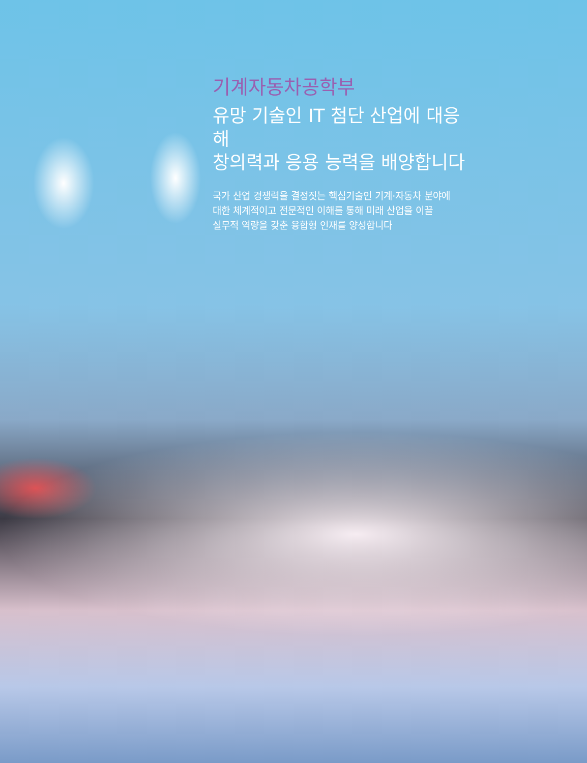기계자동차공학부
유망 기술인 IT 첨단 산업에 대응해
창의력과 응용 능력을 배양합니다
국가 산업 경쟁력을 결정짓는 핵심기술인 기계·자동차 분야에
대한 체계적이고 전문적인 이해를 통해 미래 산업을 이끌
실무적 역량을 갖춘 융합형 인재를 양성합니다